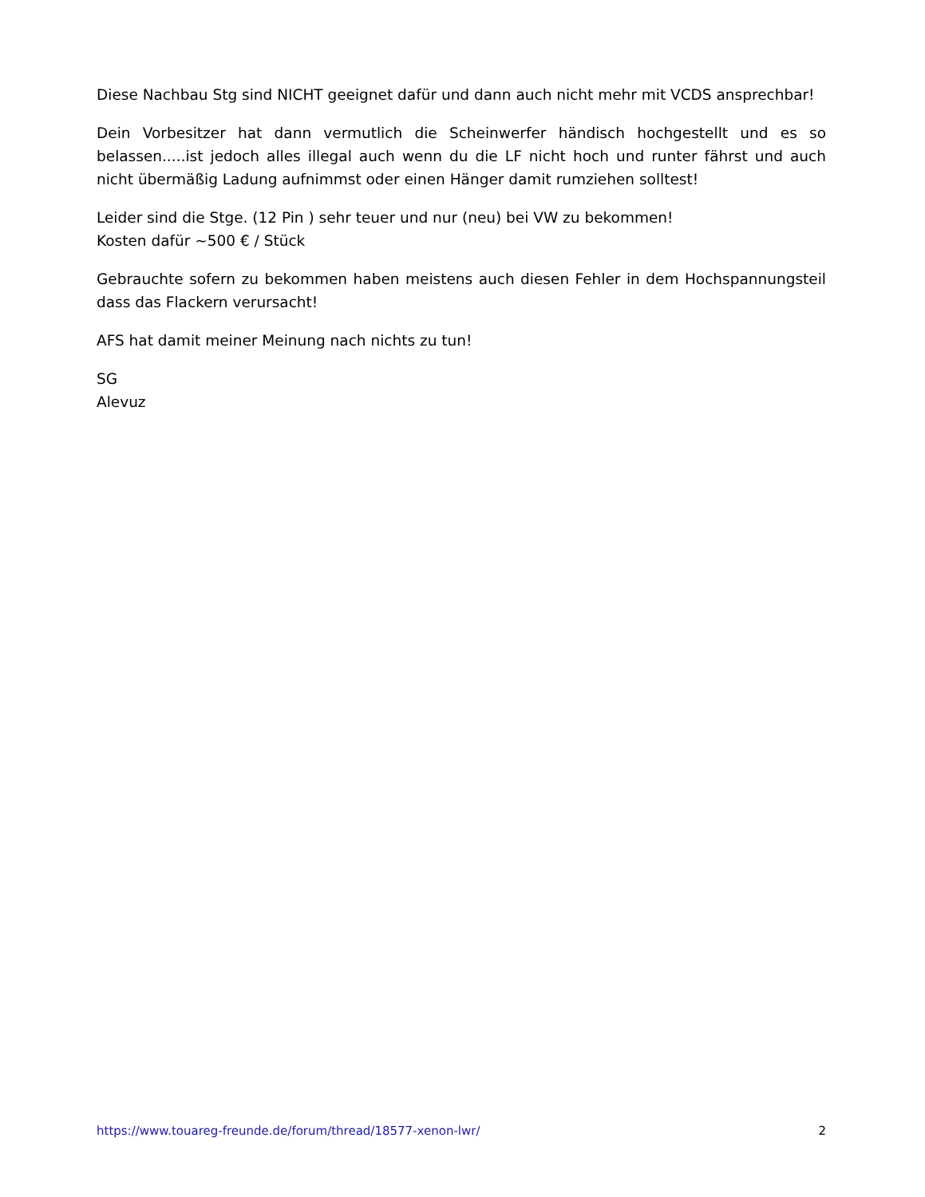Diese Nachbau Stg sind NICHT geeignet dafür und dann auch nicht mehr mit VCDS ansprechbar!
Dein Vorbesitzer hat dann vermutlich die Scheinwerfer händisch hochgestellt und es so belassen.....ist jedoch alles illegal auch wenn du die LF nicht hoch und runter fährst und auch nicht übermäßig Ladung aufnimmst oder einen Hänger damit rumziehen solltest!
Leider sind die Stge. (12 Pin ) sehr teuer und nur (neu) bei VW zu bekommen!
Kosten dafür ~500 € / Stück
Gebrauchte sofern zu bekommen haben meistens auch diesen Fehler in dem Hochspannungsteil dass das Flackern verursacht!
AFS hat damit meiner Meinung nach nichts zu tun!
SG
Alevuz
https://www.touareg-freunde.de/forum/thread/18577-xenon-lwr/ 2